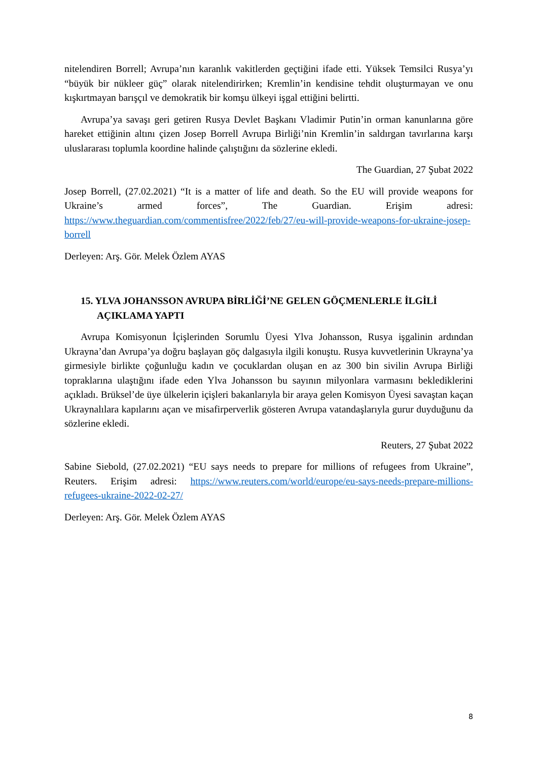nitelendiren Borrell; Avrupa’nın karanlık vakitlerden geçtiğini ifade etti. Yüksek Temsilci Rusya’yı “büyük bir nükleer güç” olarak nitelendirirken; Kremlin’in kendisine tehdit oluşturmayan ve onu kışkırtmayan barışçıl ve demokratik bir komşu ülkeyi işgal ettiğini belirtti.
Avrupa’ya savaşı geri getiren Rusya Devlet Başkanı Vladimir Putin’in orman kanunlarına göre hareket ettiğinin altını çizen Josep Borrell Avrupa Birliği’nin Kremlin’in saldırgan tavırlarına karşı uluslararası toplumla koordine halinde çalıştığını da sözlerine ekledi.
The Guardian, 27 Şubat 2022
Josep Borrell, (27.02.2021) “It is a matter of life and death. So the EU will provide weapons for Ukraine’s armed forces”, The Guardian. Erişim adresi: https://www.theguardian.com/commentisfree/2022/feb/27/eu-will-provide-weapons-for-ukraine-josep-borrell
Derleyen: Arş. Gör. Melek Özlem AYAS
15. YLVA JOHANSSON AVRUPA BİRLİĞİ’NE GELEN GÖÇMENLERLE İLGİLİ AÇIKLAMA YAPTI
Avrupa Komisyonun İçişlerinden Sorumlu Üyesi Ylva Johansson, Rusya işgalinin ardından Ukrayna’dan Avrupa’ya doğru başlayan göç dalgasıyla ilgili konuştu. Rusya kuvvetlerinin Ukrayna’ya girmesiyle birlikte çoğunluğu kadın ve çocuklardan oluşan en az 300 bin sivilin Avrupa Birliği topraklarına ulaştığını ifade eden Ylva Johansson bu sayının milyonlara varmasını beklediklerini açıkladı. Brüksel’de üye ülkelerin içişleri bakanlarıyla bir araya gelen Komisyon Üyesi savaştan kaçan Ukraynalılara kapılarını açan ve misafirperverlik gösteren Avrupa vatandaşlarıyla gurur duyduğunu da sözlerine ekledi.
Reuters, 27 Şubat 2022
Sabine Siebold, (27.02.2021) “EU says needs to prepare for millions of refugees from Ukraine”, Reuters. Erişim adresi: https://www.reuters.com/world/europe/eu-says-needs-prepare-millions-refugees-ukraine-2022-02-27/
Derleyen: Arş. Gör. Melek Özlem AYAS
8